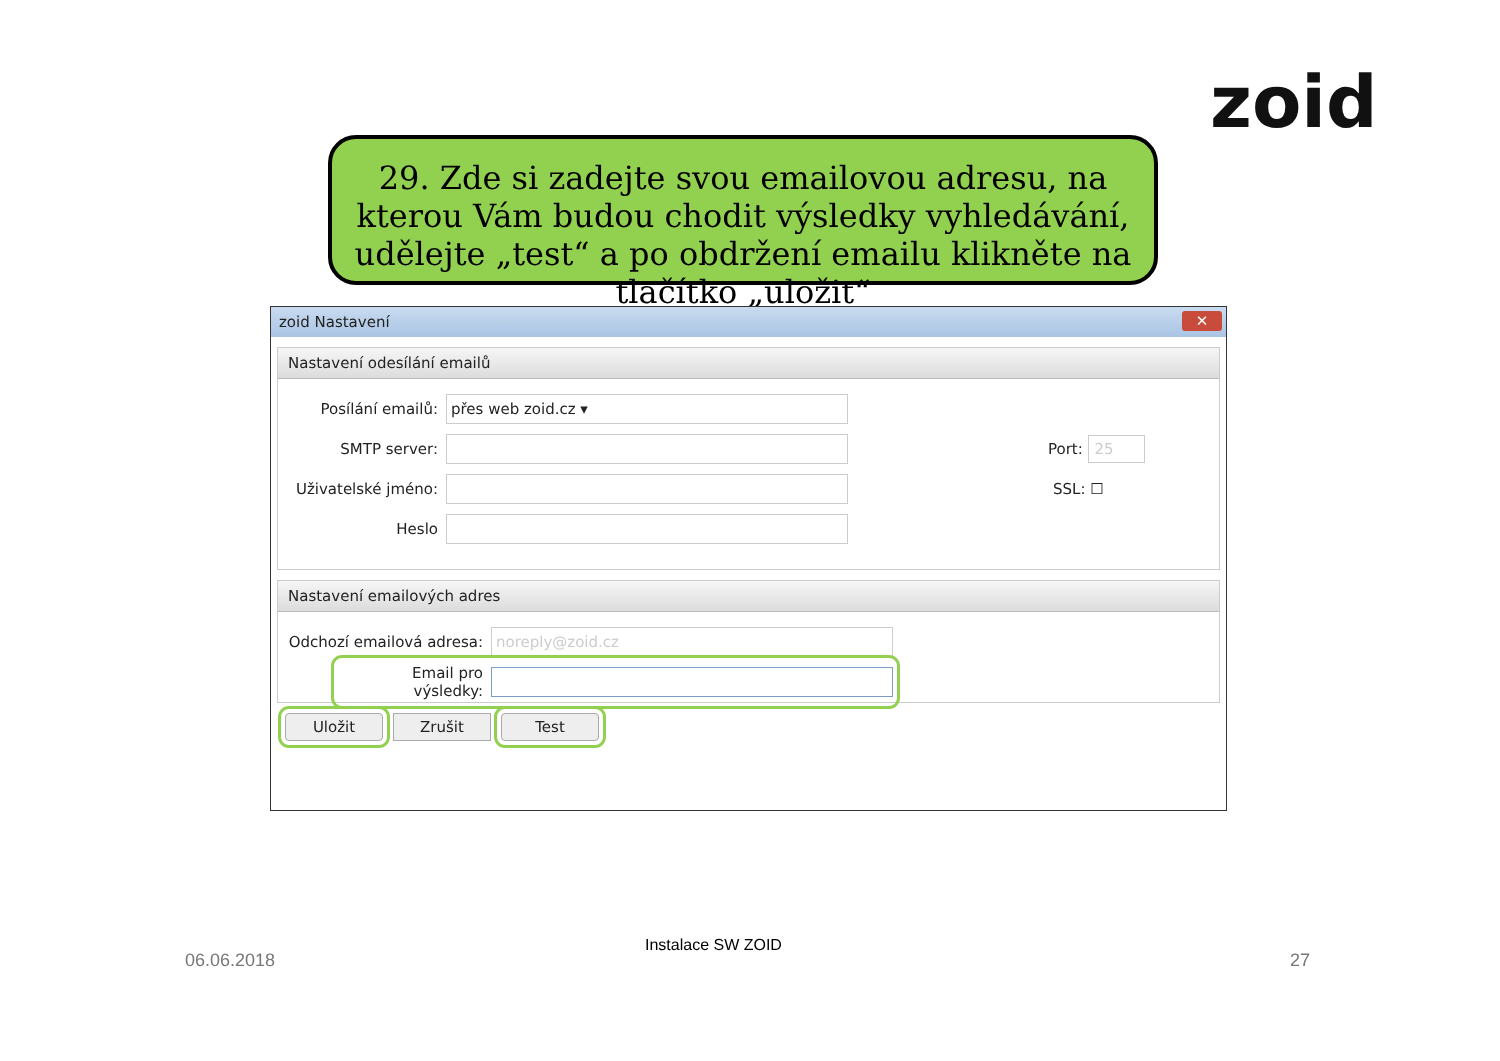zoid
29. Zde si zadejte svou emailovou adresu, na kterou Vám budou chodit výsledky vyhledávání, udělejte „test“ a po obdržení emailu klikněte na tlačítko „uložit“
zoid Nastavení
✕
Nastavení odesílání emailů
Posílání emailů: přes web zoid.cz ▾
SMTP server: Port: 25
Uživatelské jméno: SSL: ☐
Heslo
Nastavení emailových adres
Odchozí emailová adresa: noreply@zoid.cz
Email pro výsledky:
Uložit Zrušit Test
06.06.2018
Instalace SW ZOID
27